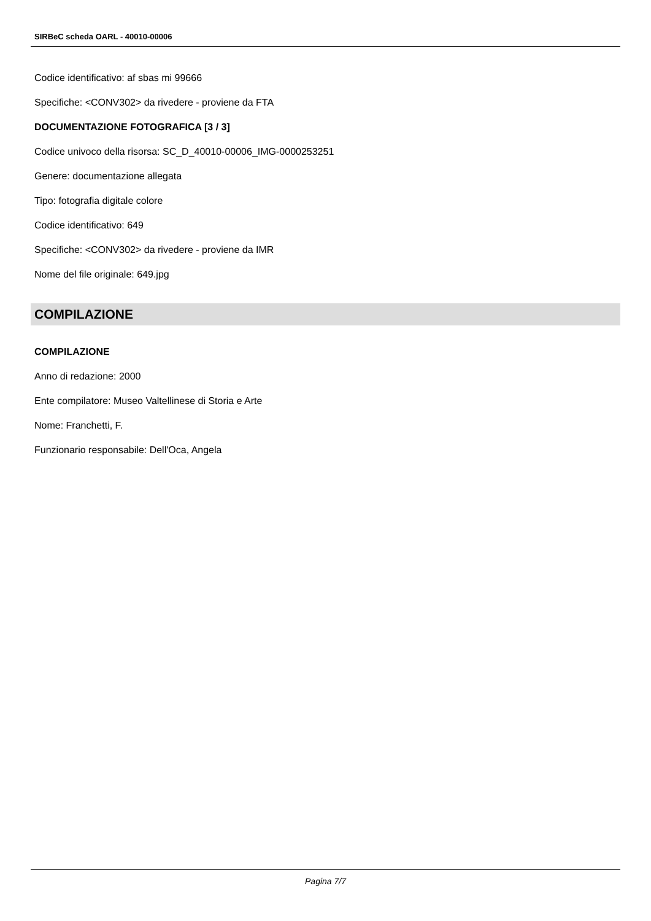SIRBeC scheda OARL - 40010-00006
Codice identificativo: af sbas mi 99666
Specifiche: <CONV302> da rivedere - proviene da FTA
DOCUMENTAZIONE FOTOGRAFICA [3 / 3]
Codice univoco della risorsa: SC_D_40010-00006_IMG-0000253251
Genere: documentazione allegata
Tipo: fotografia digitale colore
Codice identificativo: 649
Specifiche: <CONV302> da rivedere - proviene da IMR
Nome del file originale: 649.jpg
COMPILAZIONE
COMPILAZIONE
Anno di redazione: 2000
Ente compilatore: Museo Valtellinese di Storia e Arte
Nome: Franchetti, F.
Funzionario responsabile: Dell'Oca, Angela
Pagina 7/7